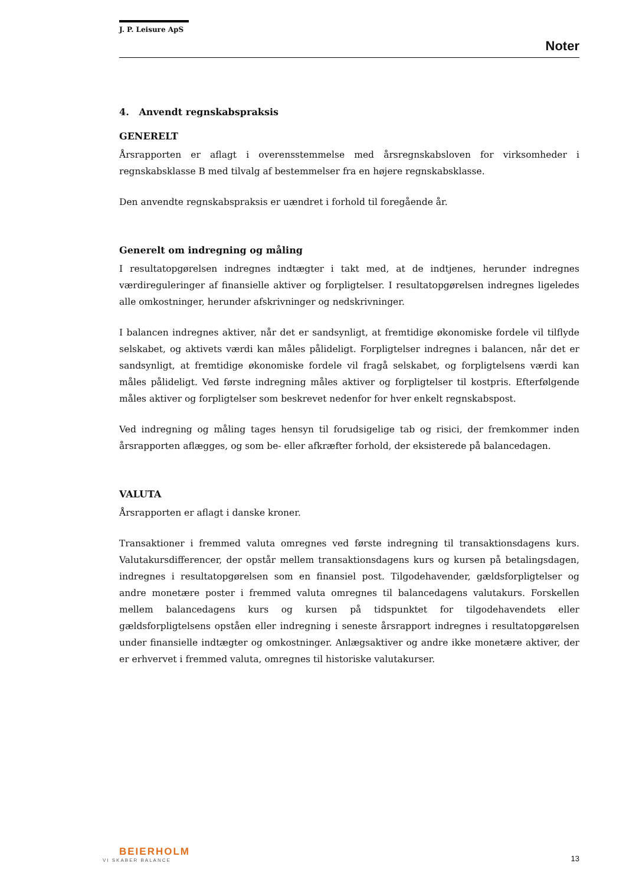J. P. Leisure ApS
Noter
4. Anvendt regnskabspraksis
GENERELT
Årsrapporten er aflagt i overensstemmelse med årsregnskabsloven for virksomheder i regnskabsklasse B med tilvalg af bestemmelser fra en højere regnskabsklasse.
Den anvendte regnskabspraksis er uændret i forhold til foregående år.
Generelt om indregning og måling
I resultatopgørelsen indregnes indtægter i takt med, at de indtjenes, herunder indregnes værdireguleringer af finansielle aktiver og forpligtelser. I resultatopgørelsen indregnes ligeledes alle omkostninger, herunder afskrivninger og nedskrivninger.
I balancen indregnes aktiver, når det er sandsynligt, at fremtidige økonomiske fordele vil tilflyde selskabet, og aktivets værdi kan måles pålideligt. Forpligtelser indregnes i balancen, når det er sandsynligt, at fremtidige økonomiske fordele vil fragå selskabet, og forpligtelsens værdi kan måles pålideligt. Ved første indregning måles aktiver og forpligtelser til kostpris. Efterfølgende måles aktiver og forpligtelser som beskrevet nedenfor for hver enkelt regnskabspost.
Ved indregning og måling tages hensyn til forudsigelige tab og risici, der fremkommer inden årsrapporten aflægges, og som be- eller afkræfter forhold, der eksisterede på balancedagen.
VALUTA
Årsrapporten er aflagt i danske kroner.
Transaktioner i fremmed valuta omregnes ved første indregning til transaktionsdagens kurs. Valutakursdifferencer, der opstår mellem transaktionsdagens kurs og kursen på betalingsdagen, indregnes i resultatopgørelsen som en finansiel post. Tilgodehavender, gældsforpligtelser og andre monetære poster i fremmed valuta omregnes til balancedagens valutakurs. Forskellen mellem balancedagens kurs og kursen på tidspunktet for tilgodehavendets eller gældsforpligtelsens opståen eller indregning i seneste årsrapport indregnes i resultatopgørelsen under finansielle indtægter og omkostninger. Anlægsaktiver og andre ikke monetære aktiver, der er erhvervet i fremmed valuta, omregnes til historiske valutakurser.
BEIERHOLM
VI SKABER BALANCE
13